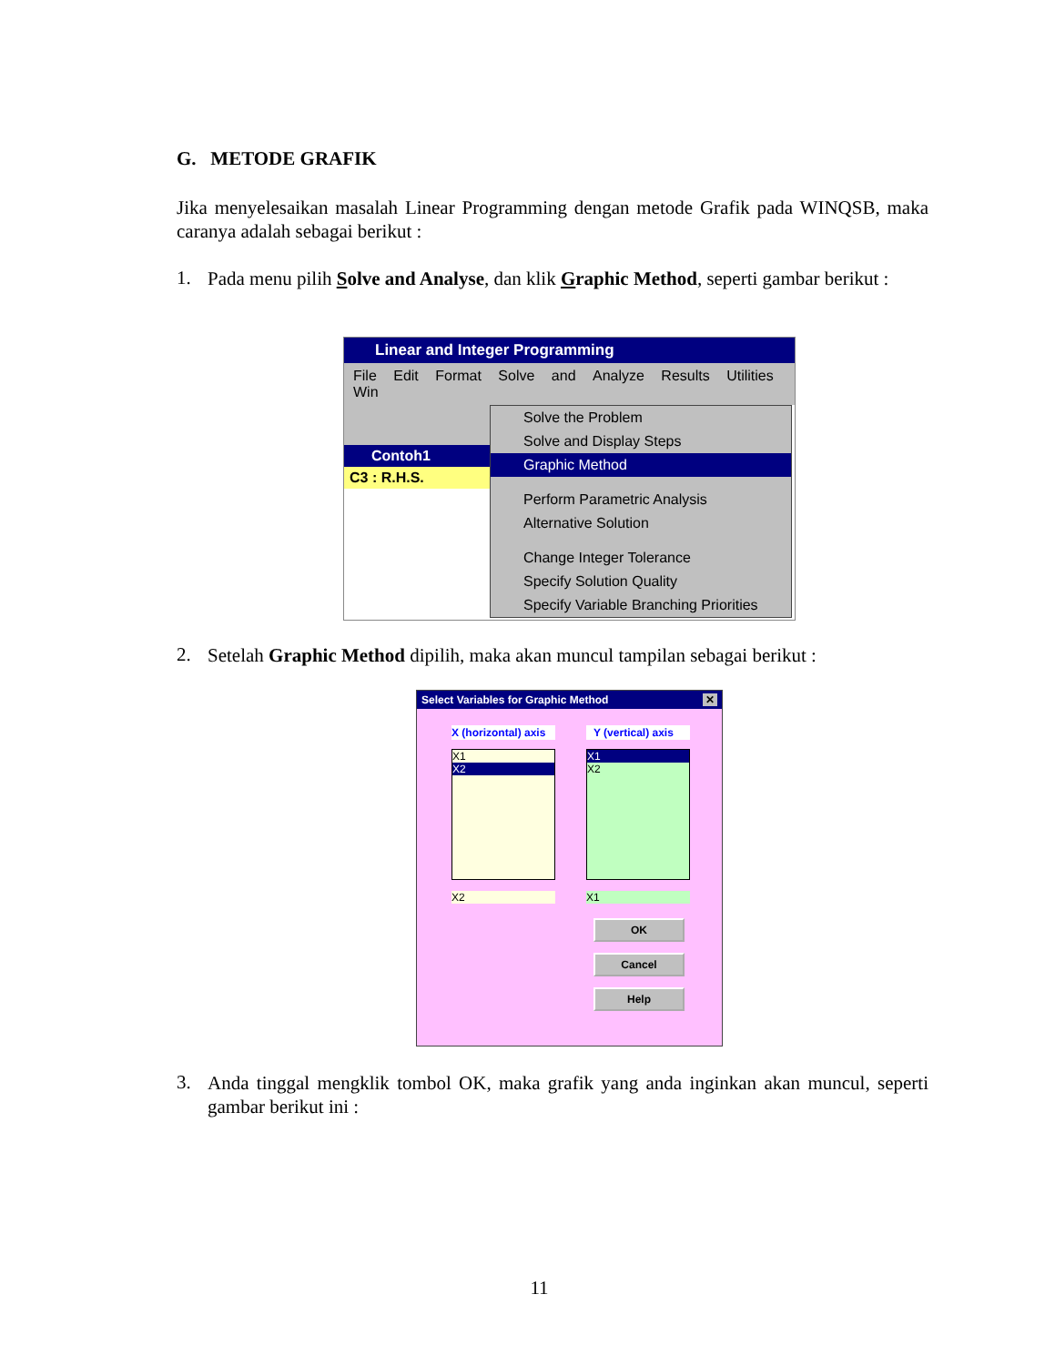G. METODE GRAFIK
Jika menyelesaikan masalah Linear Programming dengan metode Grafik pada WINQSB, maka caranya adalah sebagai berikut :
1.
Pada menu pilih Solve and Analyse, dan klik Graphic Method, seperti gambar berikut :
Linear and Integer Programming
File Edit Format Solve and Analyze Results Utilities Win
Contoh1
C3 : R.H.S.
Solve the Problem
Solve and Display Steps
Graphic Method
Perform Parametric Analysis
Alternative Solution
Change Integer Tolerance
Specify Solution Quality
Specify Variable Branching Priorities
2.
Setelah Graphic Method dipilih, maka akan muncul tampilan sebagai berikut :
Select Variables for Graphic Method ✕
X (horizontal) axis
X1
X2
X2
Y (vertical) axis
X1
X2
X1
OK
Cancel
Help
3.
Anda tinggal mengklik tombol OK, maka grafik yang anda inginkan akan muncul, seperti gambar berikut ini :
11